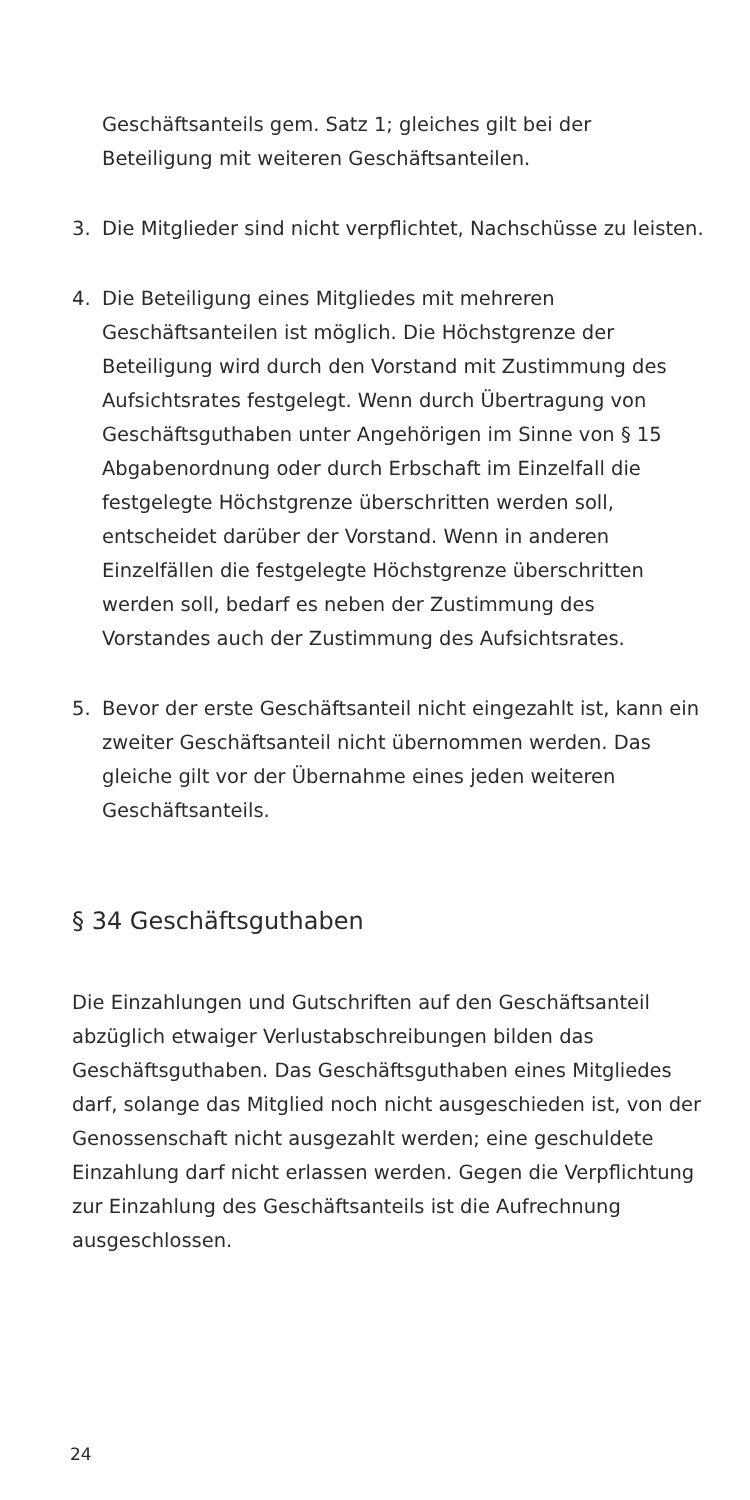Geschäftsanteils gem. Satz 1; gleiches gilt bei der Beteiligung mit weiteren Geschäftsanteilen.
3. Die Mitglieder sind nicht verpflichtet, Nachschüsse zu leisten.
4. Die Beteiligung eines Mitgliedes mit mehreren Geschäftsanteilen ist möglich. Die Höchstgrenze der Beteiligung wird durch den Vorstand mit Zustimmung des Aufsichtsrates festgelegt. Wenn durch Übertragung von Geschäftsguthaben unter Angehörigen im Sinne von § 15 Abgabenordnung oder durch Erbschaft im Einzelfall die festgelegte Höchstgrenze überschritten werden soll, entscheidet darüber der Vorstand. Wenn in anderen Einzelfällen die festgelegte Höchstgrenze überschritten werden soll, bedarf es neben der Zustimmung des Vorstandes auch der Zustimmung des Aufsichtsrates.
5. Bevor der erste Geschäftsanteil nicht eingezahlt ist, kann ein zweiter Geschäftsanteil nicht übernommen werden. Das gleiche gilt vor der Übernahme eines jeden weiteren Geschäftsanteils.
§ 34 Geschäftsguthaben
Die Einzahlungen und Gutschriften auf den Geschäftsanteil abzüglich etwaiger Verlustabschreibungen bilden das Geschäftsguthaben. Das Geschäftsguthaben eines Mitgliedes darf, solange das Mitglied noch nicht ausgeschieden ist, von der Genossenschaft nicht ausgezahlt werden; eine geschuldete Einzahlung darf nicht erlassen werden. Gegen die Verpflichtung zur Einzahlung des Geschäftsanteils ist die Aufrechnung ausgeschlossen.
24